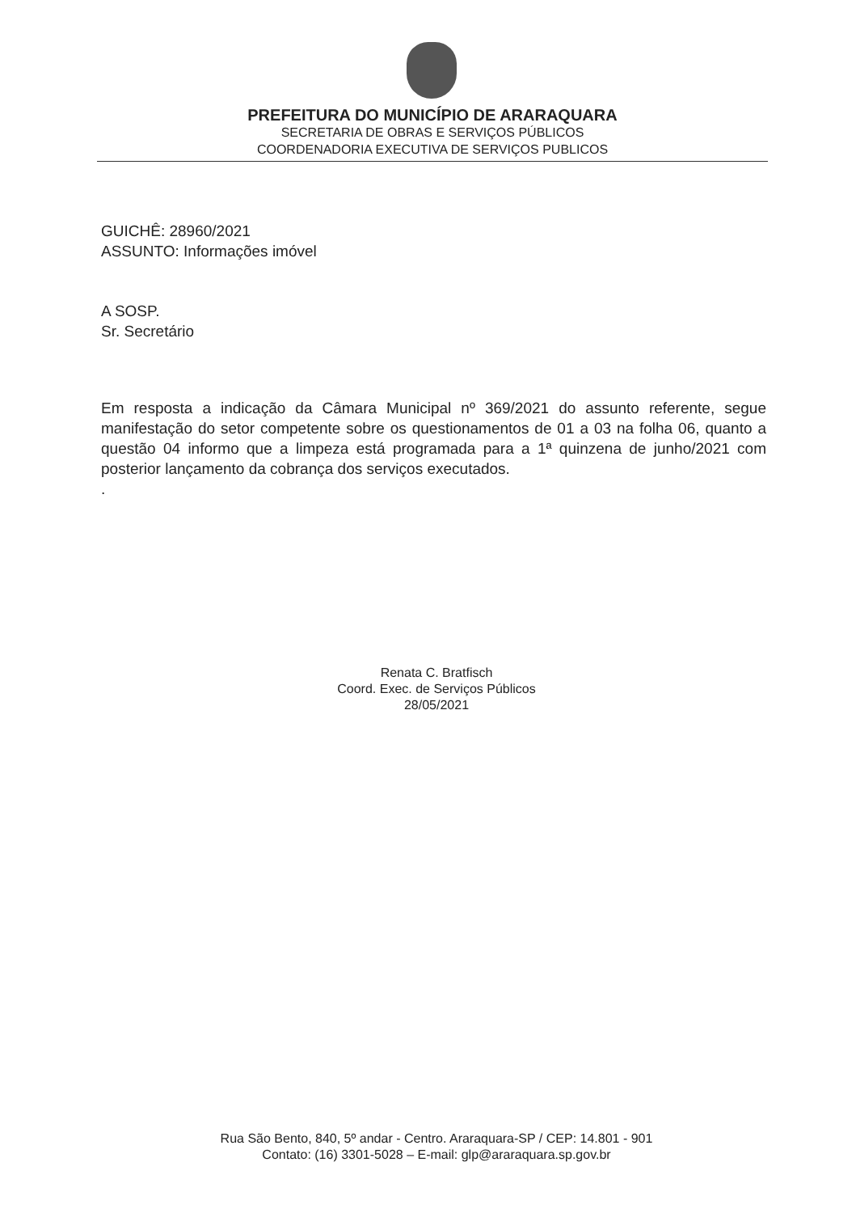PREFEITURA DO MUNICÍPIO DE ARARAQUARA
SECRETARIA DE OBRAS E SERVIÇOS PÚBLICOS
COORDENADORIA EXECUTIVA DE SERVIÇOS PUBLICOS
GUICHÊ: 28960/2021
ASSUNTO: Informações imóvel
A SOSP.
Sr. Secretário
Em resposta a indicação da Câmara Municipal nº 369/2021 do assunto referente, segue manifestação do setor competente sobre os questionamentos de 01 a 03 na folha 06, quanto a questão 04 informo que a limpeza está programada para a 1ª quinzena de junho/2021 com posterior lançamento da cobrança dos serviços executados.
.
Renata C. Bratfisch
Coord. Exec. de Serviços Públicos
28/05/2021
Rua São Bento, 840, 5º andar - Centro. Araraquara-SP / CEP: 14.801 - 901
Contato: (16) 3301-5028 – E-mail: glp@araraquara.sp.gov.br